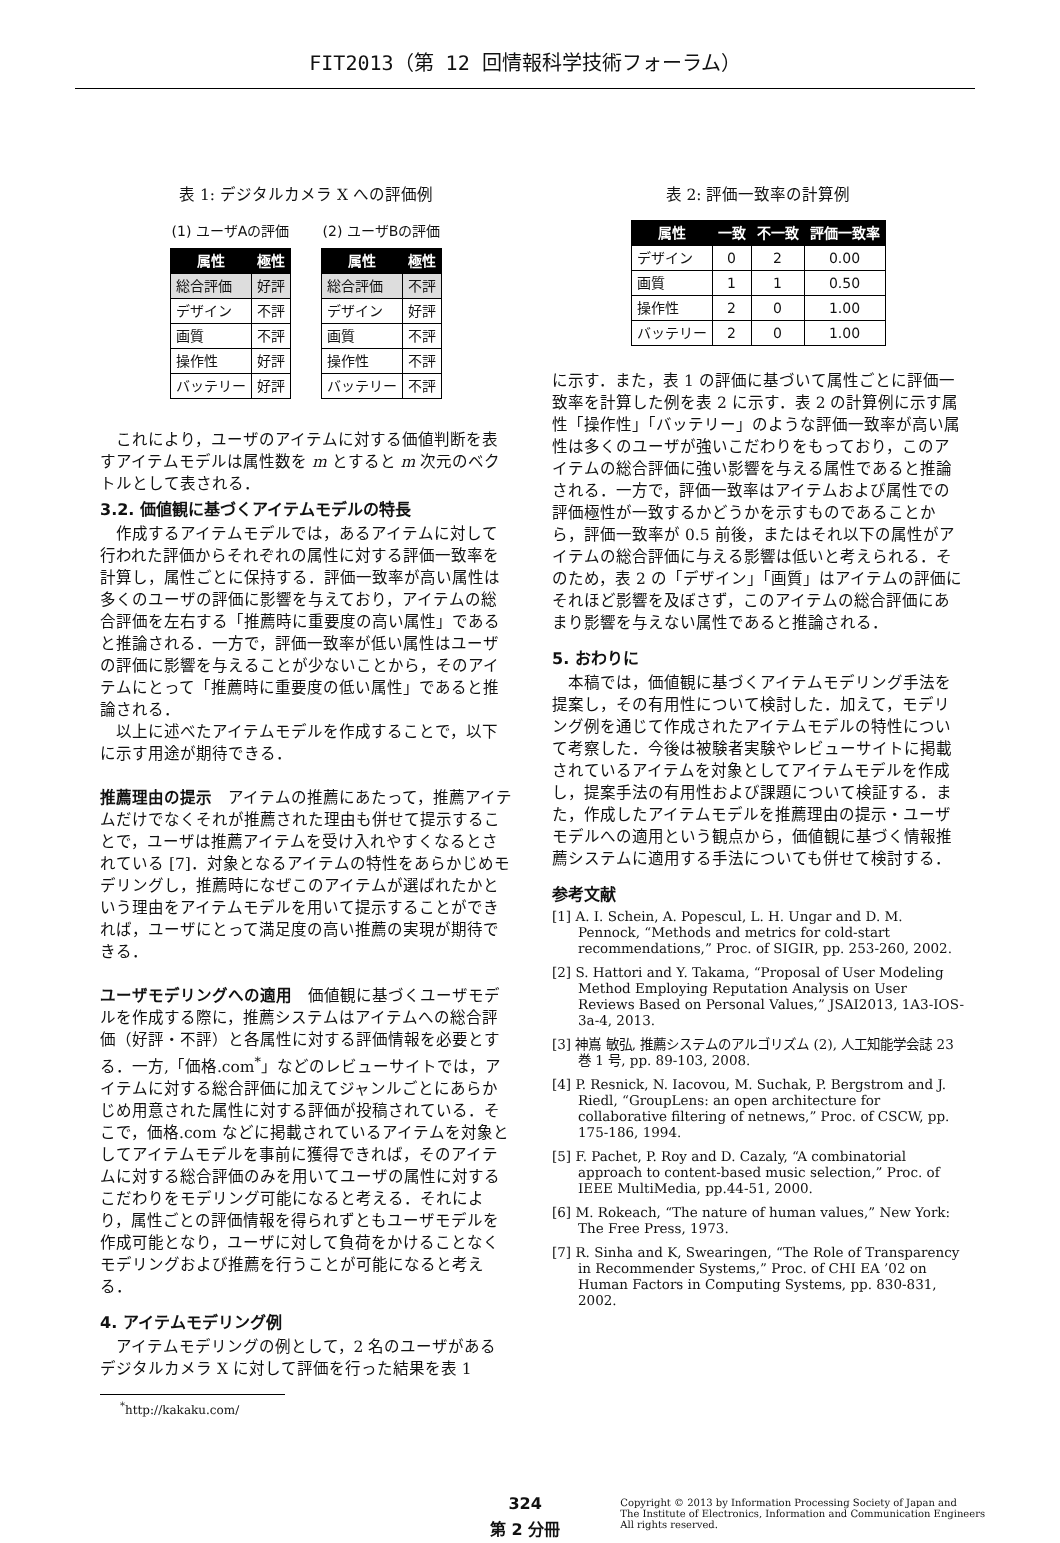FIT2013（第 12 回情報科学技術フォーラム）
表 1: デジタルカメラ X への評価例
(1) ユーザAの評価
| 属性 | 極性 |
| --- | --- |
| 総合評価 | 好評 |
| デザイン | 不評 |
| 画質 | 不評 |
| 操作性 | 好評 |
| バッテリー | 好評 |
(2) ユーザBの評価
| 属性 | 極性 |
| --- | --- |
| 総合評価 | 不評 |
| デザイン | 好評 |
| 画質 | 不評 |
| 操作性 | 不評 |
| バッテリー | 不評 |
これにより，ユーザのアイテムに対する価値判断を表すアイテムモデルは属性数を m とすると m 次元のベクトルとして表される．
3.2. 価値観に基づくアイテムモデルの特長
作成するアイテムモデルでは，あるアイテムに対して行われた評価からそれぞれの属性に対する評価一致率を計算し，属性ごとに保持する．評価一致率が高い属性は多くのユーザの評価に影響を与えており，アイテムの総合評価を左右する「推薦時に重要度の高い属性」であると推論される．一方で，評価一致率が低い属性はユーザの評価に影響を与えることが少ないことから，そのアイテムにとって「推薦時に重要度の低い属性」であると推論される．
以上に述べたアイテムモデルを作成することで，以下に示す用途が期待できる．
推薦理由の提示　アイテムの推薦にあたって，推薦アイテムだけでなくそれが推薦された理由も併せて提示することで，ユーザは推薦アイテムを受け入れやすくなるとされている [7]．対象となるアイテムの特性をあらかじめモデリングし，推薦時になぜこのアイテムが選ばれたかという理由をアイテムモデルを用いて提示することができれば，ユーザにとって満足度の高い推薦の実現が期待できる．
ユーザモデリングへの適用　価値観に基づくユーザモデルを作成する際に，推薦システムはアイテムへの総合評価（好評・不評）と各属性に対する評価情報を必要とする．一方,「価格.com<sup>*</sup>」などのレビューサイトでは，アイテムに対する総合評価に加えてジャンルごとにあらかじめ用意された属性に対する評価が投稿されている．そこで，価格.com などに掲載されているアイテムを対象としてアイテムモデルを事前に獲得できれば，そのアイテムに対する総合評価のみを用いてユーザの属性に対するこだわりをモデリング可能になると考える．それにより，属性ごとの評価情報を得られずともユーザモデルを作成可能となり，ユーザに対して負荷をかけることなくモデリングおよび推薦を行うことが可能になると考える．
4. アイテムモデリング例
アイテムモデリングの例として，2 名のユーザがあるデジタルカメラ X に対して評価を行った結果を表 1
<sup>*</sup> http://kakaku.com/
表 2: 評価一致率の計算例
| 属性 | 一致 | 不一致 | 評価一致率 |
| --- | --- | --- | --- |
| デザイン | 0 | 2 | 0.00 |
| 画質 | 1 | 1 | 0.50 |
| 操作性 | 2 | 0 | 1.00 |
| バッテリー | 2 | 0 | 1.00 |
に示す．また，表 1 の評価に基づいて属性ごとに評価一致率を計算した例を表 2 に示す．表 2 の計算例に示す属性「操作性」「バッテリー」のような評価一致率が高い属性は多くのユーザが強いこだわりをもっており，このアイテムの総合評価に強い影響を与える属性であると推論される．一方で，評価一致率はアイテムおよび属性での評価極性が一致するかどうかを示すものであることから，評価一致率が 0.5 前後，またはそれ以下の属性がアイテムの総合評価に与える影響は低いと考えられる．そのため，表 2 の「デザイン」「画質」はアイテムの評価にそれほど影響を及ぼさず，このアイテムの総合評価にあまり影響を与えない属性であると推論される．
5. おわりに
本稿では，価値観に基づくアイテムモデリング手法を提案し，その有用性について検討した．加えて，モデリング例を通じて作成されたアイテムモデルの特性について考察した．今後は被験者実験やレビューサイトに掲載されているアイテムを対象としてアイテムモデルを作成し，提案手法の有用性および課題について検証する．また，作成したアイテムモデルを推薦理由の提示・ユーザモデルへの適用という観点から，価値観に基づく情報推薦システムに適用する手法についても併せて検討する．
参考文献
[1] A. I. Schein, A. Popescul, L. H. Ungar and D. M. Pennock, “Methods and metrics for cold-start recommendations,” Proc. of SIGIR, pp. 253-260, 2002.
[2] S. Hattori and Y. Takama, “Proposal of User Modeling Method Employing Reputation Analysis on User Reviews Based on Personal Values,” JSAI2013, 1A3-IOS-3a-4, 2013.
[3] 神嶌 敏弘, 推薦システムのアルゴリズム (2), 人工知能学会誌 23 巻 1 号, pp. 89-103, 2008.
[4] P. Resnick, N. Iacovou, M. Suchak, P. Bergstrom and J. Riedl, “GroupLens: an open architecture for collaborative filtering of netnews,” Proc. of CSCW, pp. 175-186, 1994.
[5] F. Pachet, P. Roy and D. Cazaly, “A combinatorial approach to content-based music selection,” Proc. of IEEE MultiMedia, pp.44-51, 2000.
[6] M. Rokeach, “The nature of human values,” New York: The Free Press, 1973.
[7] R. Sinha and K, Swearingen, “The Role of Transparency in Recommender Systems,” Proc. of CHI EA ’02 on Human Factors in Computing Systems, pp. 830-831, 2002.
324
第 2 分冊
Copyright © 2013 by Information Processing Society of Japan and
The Institute of Electronics, Information and Communication Engineers
All rights reserved.